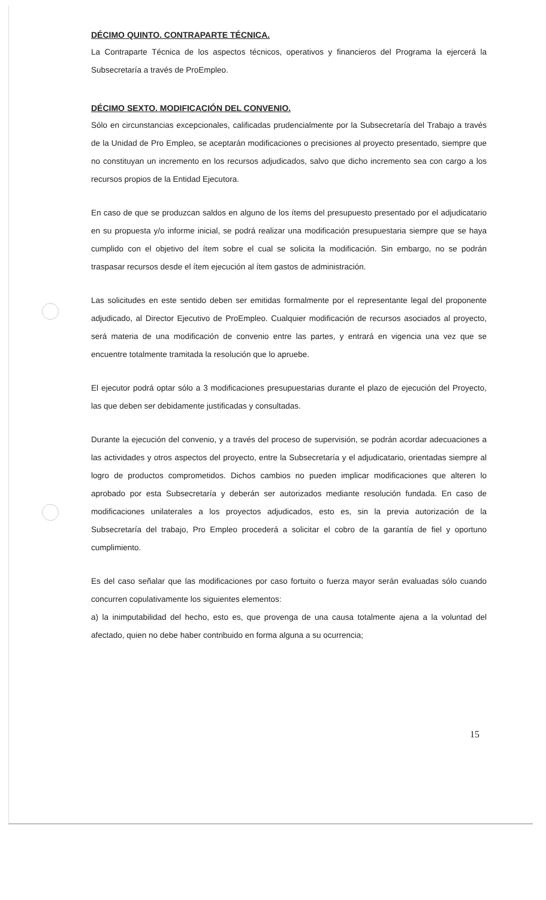DÉCIMO QUINTO. CONTRAPARTE TÉCNICA.
La Contraparte Técnica de los aspectos técnicos, operativos y financieros del Programa la ejercerá la Subsecretaría a través de ProEmpleo.
DÉCIMO SEXTO. MODIFICACIÓN DEL CONVENIO.
Sólo en circunstancias excepcionales, calificadas prudencialmente por la Subsecretaría del Trabajo a través de la Unidad de Pro Empleo, se aceptarán modificaciones o precisiones al proyecto presentado, siempre que no constituyan un incremento en los recursos adjudicados, salvo que dicho incremento sea con cargo a los recursos propios de la Entidad Ejecutora.
En caso de que se produzcan saldos en alguno de los ítems del presupuesto presentado por el adjudicatario en su propuesta y/o informe inicial, se podrá realizar una modificación presupuestaria siempre que se haya cumplido con el objetivo del ítem sobre el cual se solicita la modificación. Sin embargo, no se podrán traspasar recursos desde el ítem ejecución al ítem gastos de administración.
Las solicitudes en este sentido deben ser emitidas formalmente por el representante legal del proponente adjudicado, al Director Ejecutivo de ProEmpleo. Cualquier modificación de recursos asociados al proyecto, será materia de una modificación de convenio entre las partes, y entrará en vigencia una vez que se encuentre totalmente tramitada la resolución que lo apruebe.
El ejecutor podrá optar sólo a 3 modificaciones presupuestarias durante el plazo de ejecución del Proyecto, las que deben ser debidamente justificadas y consultadas.
Durante la ejecución del convenio, y a través del proceso de supervisión, se podrán acordar adecuaciones a las actividades y otros aspectos del proyecto, entre la Subsecretaría y el adjudicatario, orientadas siempre al logro de productos comprometidos. Dichos cambios no pueden implicar modificaciones que alteren lo aprobado por esta Subsecretaría y deberán ser autorizados mediante resolución fundada. En caso de modificaciones unilaterales a los proyectos adjudicados, esto es, sin la previa autorización de la Subsecretaría del trabajo, Pro Empleo procederá a solicitar el cobro de la garantía de fiel y oportuno cumplimiento.
Es del caso señalar que las modificaciones por caso fortuito o fuerza mayor serán evaluadas sólo cuando concurren copulativamente los siguientes elementos:
a) la inimputabilidad del hecho, esto es, que provenga de una causa totalmente ajena a la voluntad del afectado, quien no debe haber contribuido en forma alguna a su ocurrencia;
15